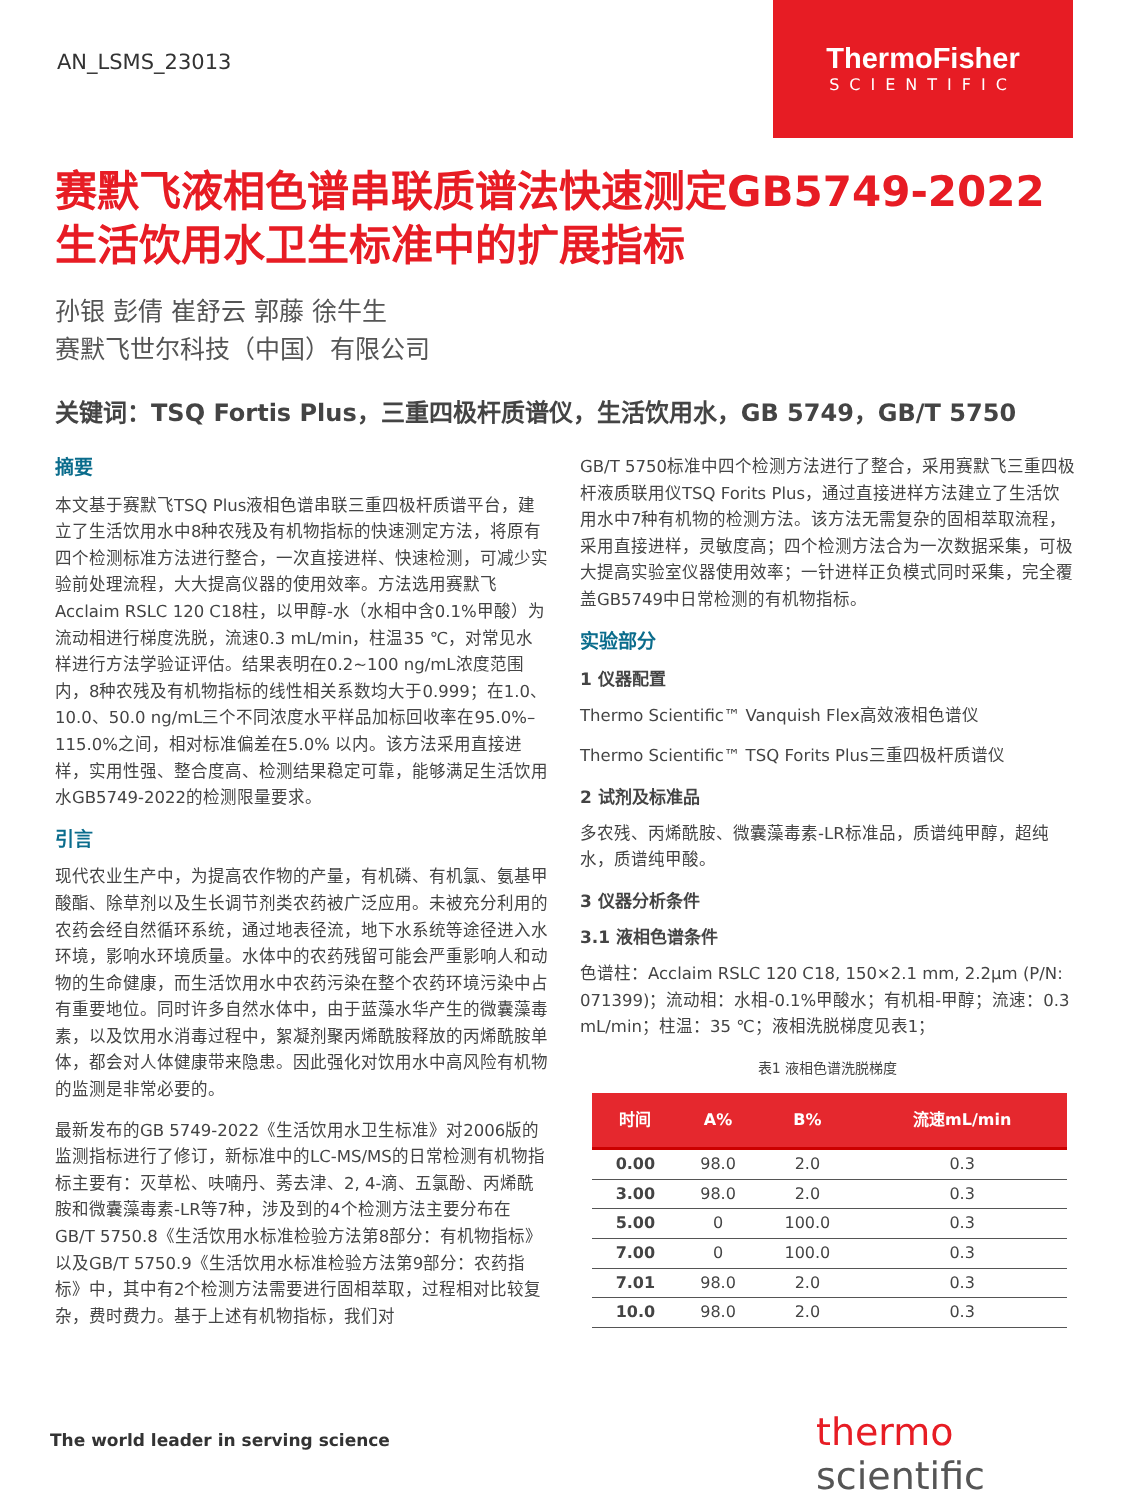AN_LSMS_23013
ThermoFisher
SCIENTIFIC
赛默飞液相色谱串联质谱法快速测定GB5749-2022生活饮用水卫生标准中的扩展指标
孙银 彭倩 崔舒云 郭藤 徐牛生
赛默飞世尔科技（中国）有限公司
关键词：TSQ Fortis Plus，三重四极杆质谱仪，生活饮用水，GB 5749，GB/T 5750
摘要
本文基于赛默飞TSQ Plus液相色谱串联三重四极杆质谱平台，建立了生活饮用水中8种农残及有机物指标的快速测定方法，将原有四个检测标准方法进行整合，一次直接进样、快速检测，可减少实验前处理流程，大大提高仪器的使用效率。方法选用赛默飞Acclaim RSLC 120 C18柱，以甲醇-水（水相中含0.1%甲酸）为流动相进行梯度洗脱，流速0.3 mL/min，柱温35 ℃，对常见水样进行方法学验证评估。结果表明在0.2~100 ng/mL浓度范围内，8种农残及有机物指标的线性相关系数均大于0.999；在1.0、10.0、50.0 ng/mL三个不同浓度水平样品加标回收率在95.0%–115.0%之间，相对标准偏差在5.0% 以内。该方法采用直接进样，实用性强、整合度高、检测结果稳定可靠，能够满足生活饮用水GB5749-2022的检测限量要求。
引言
现代农业生产中，为提高农作物的产量，有机磷、有机氯、氨基甲酸酯、除草剂以及生长调节剂类农药被广泛应用。未被充分利用的农药会经自然循环系统，通过地表径流，地下水系统等途径进入水环境，影响水环境质量。水体中的农药残留可能会严重影响人和动物的生命健康，而生活饮用水中农药污染在整个农药环境污染中占有重要地位。同时许多自然水体中，由于蓝藻水华产生的微囊藻毒素，以及饮用水消毒过程中，絮凝剂聚丙烯酰胺释放的丙烯酰胺单体，都会对人体健康带来隐患。因此强化对饮用水中高风险有机物的监测是非常必要的。
最新发布的GB 5749-2022《生活饮用水卫生标准》对2006版的监测指标进行了修订，新标准中的LC-MS/MS的日常检测有机物指标主要有：灭草松、呋喃丹、莠去津、2, 4-滴、五氯酚、丙烯酰胺和微囊藻毒素-LR等7种，涉及到的4个检测方法主要分布在GB/T 5750.8《生活饮用水标准检验方法第8部分：有机物指标》以及GB/T 5750.9《生活饮用水标准检验方法第9部分：农药指标》中，其中有2个检测方法需要进行固相萃取，过程相对比较复杂，费时费力。基于上述有机物指标，我们对
GB/T 5750标准中四个检测方法进行了整合，采用赛默飞三重四极杆液质联用仪TSQ Forits Plus，通过直接进样方法建立了生活饮用水中7种有机物的检测方法。该方法无需复杂的固相萃取流程，采用直接进样，灵敏度高；四个检测方法合为一次数据采集，可极大提高实验室仪器使用效率；一针进样正负模式同时采集，完全覆盖GB5749中日常检测的有机物指标。
实验部分
1 仪器配置
Thermo Scientific™ Vanquish Flex高效液相色谱仪
Thermo Scientific™ TSQ Forits Plus三重四极杆质谱仪
2 试剂及标准品
多农残、丙烯酰胺、微囊藻毒素-LR标准品，质谱纯甲醇，超纯水，质谱纯甲酸。
3 仪器分析条件
3.1 液相色谱条件
色谱柱：Acclaim RSLC 120 C18, 150×2.1 mm, 2.2μm (P/N: 071399)；流动相：水相-0.1%甲酸水；有机相-甲醇；流速：0.3 mL/min；柱温：35 ℃；液相洗脱梯度见表1；
表1 液相色谱洗脱梯度
| 时间 | A% | B% | 流速mL/min |
| --- | --- | --- | --- |
| 0.00 | 98.0 | 2.0 | 0.3 |
| 3.00 | 98.0 | 2.0 | 0.3 |
| 5.00 | 0 | 100.0 | 0.3 |
| 7.00 | 0 | 100.0 | 0.3 |
| 7.01 | 98.0 | 2.0 | 0.3 |
| 10.0 | 98.0 | 2.0 | 0.3 |
The world leader in serving science
thermo scientific